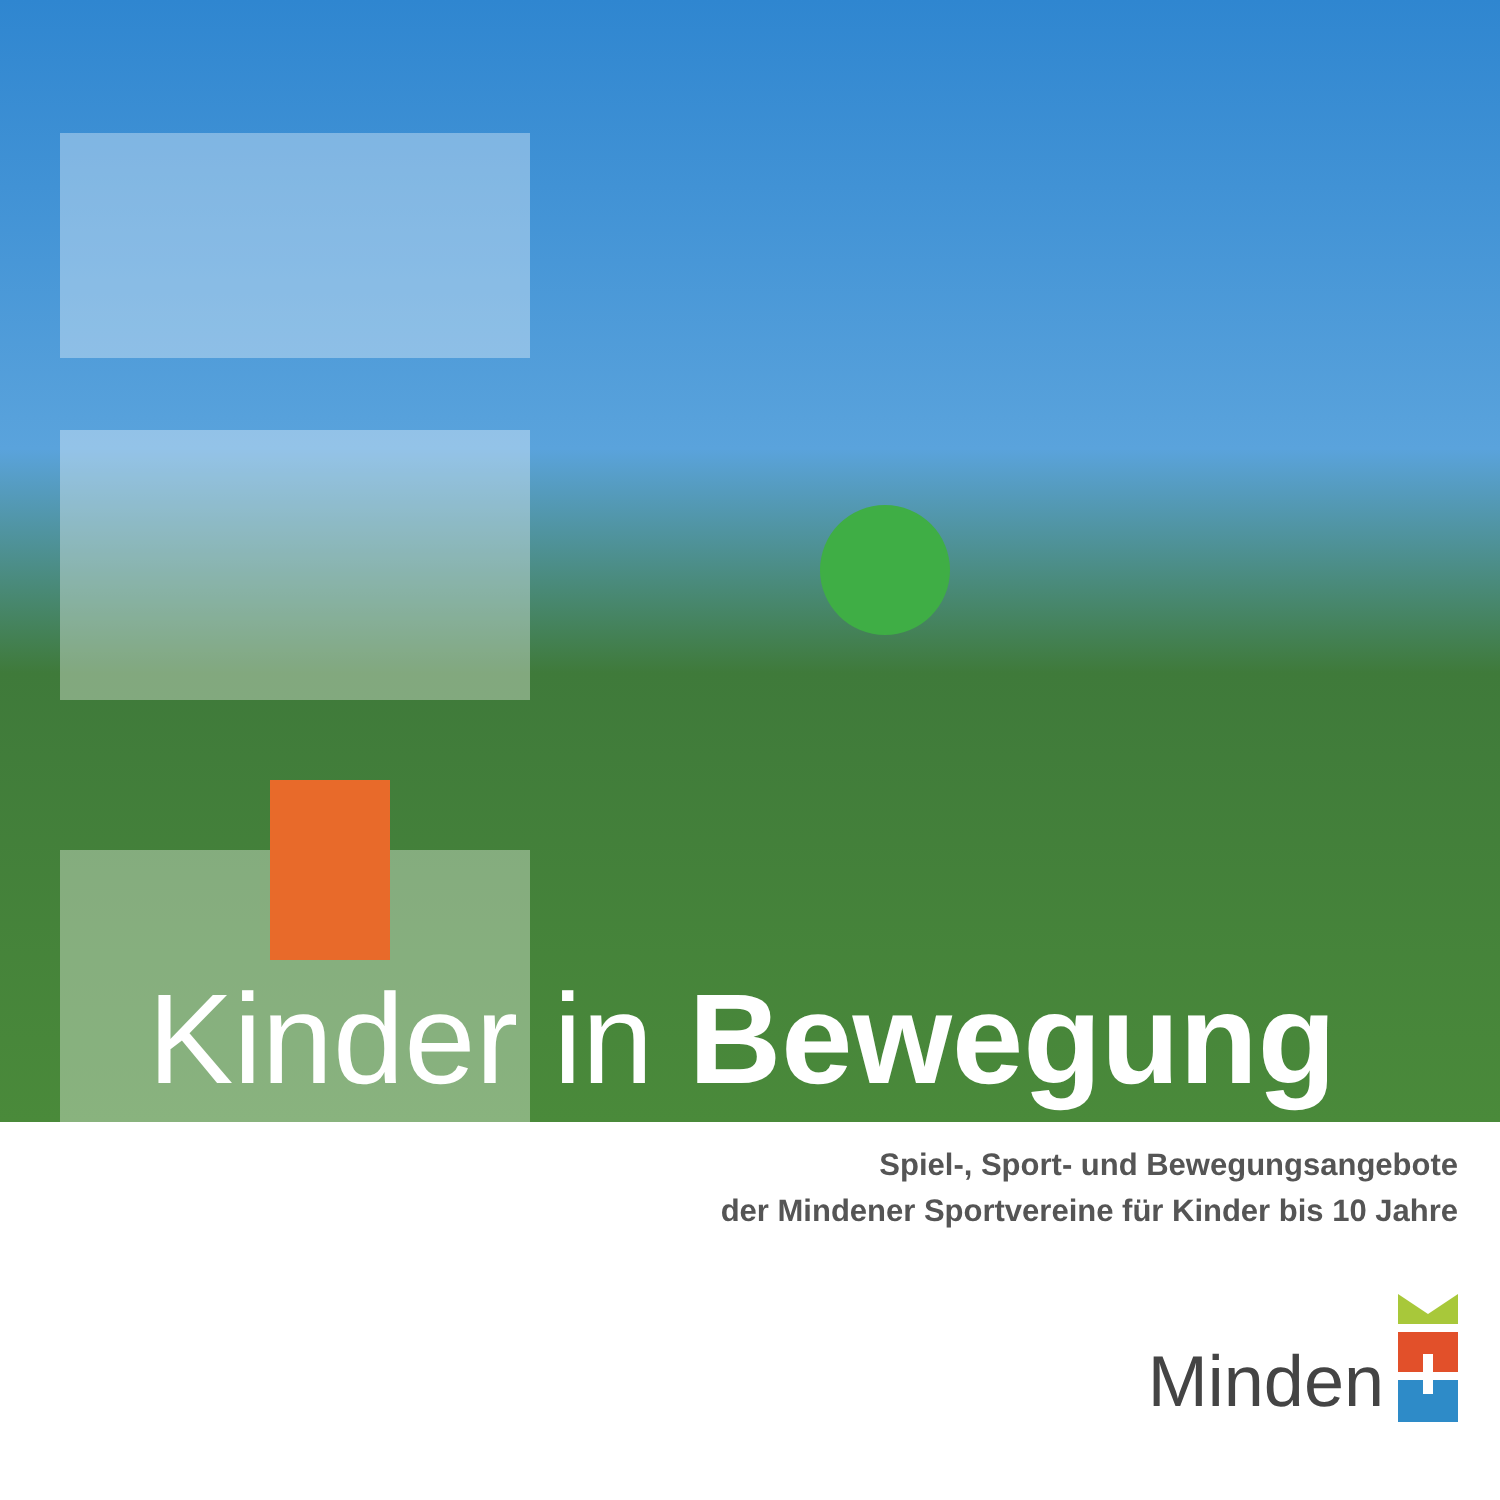Kinder in Bewegung
Spiel-, Sport- und Bewegungsangebote
der Mindener Sportvereine für Kinder bis 10 Jahre
Minden